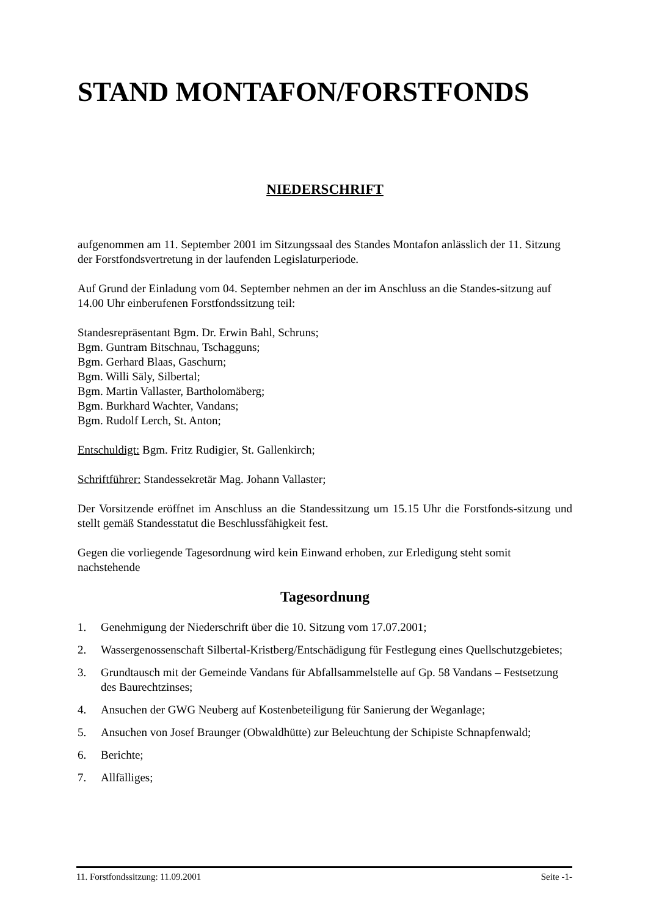STAND MONTAFON/FORSTFONDS
NIEDERSCHRIFT
aufgenommen am 11. September 2001 im Sitzungssaal des Standes Montafon anlässlich der 11. Sitzung der Forstfondsvertretung in der laufenden Legislaturperiode.
Auf Grund der Einladung vom 04. September nehmen an der im Anschluss an die Standes-sitzung auf 14.00 Uhr einberufenen Forstfondssitzung teil:
Standesrepräsentant Bgm. Dr. Erwin Bahl, Schruns;
Bgm. Guntram Bitschnau, Tschagguns;
Bgm. Gerhard Blaas, Gaschurn;
Bgm. Willi Säly, Silbertal;
Bgm. Martin Vallaster, Bartholomäberg;
Bgm. Burkhard Wachter, Vandans;
Bgm. Rudolf Lerch, St. Anton;
Entschuldigt: Bgm. Fritz Rudigier, St. Gallenkirch;
Schriftführer: Standessekretär Mag. Johann Vallaster;
Der Vorsitzende eröffnet im Anschluss an die Standessitzung um 15.15 Uhr die Forstfonds-sitzung und stellt gemäß Standesstatut die Beschlussfähigkeit fest.
Gegen die vorliegende Tagesordnung wird kein Einwand erhoben, zur Erledigung steht somit nachstehende
Tagesordnung
1. Genehmigung der Niederschrift über die 10. Sitzung vom 17.07.2001;
2. Wassergenossenschaft Silbertal-Kristberg/Entschädigung für Festlegung eines Quellschutzgebietes;
3. Grundtausch mit der Gemeinde Vandans für Abfallsammelstelle auf Gp. 58 Vandans – Festsetzung des Baurechtzinses;
4. Ansuchen der GWG Neuberg auf Kostenbeteiligung für Sanierung der Weganlage;
5. Ansuchen von Josef Braunger (Obwaldhütte) zur Beleuchtung der Schipiste Schnapfenwald;
6. Berichte;
7. Allfälliges;
11. Forstfondssitzung: 11.09.2001 Seite -1-